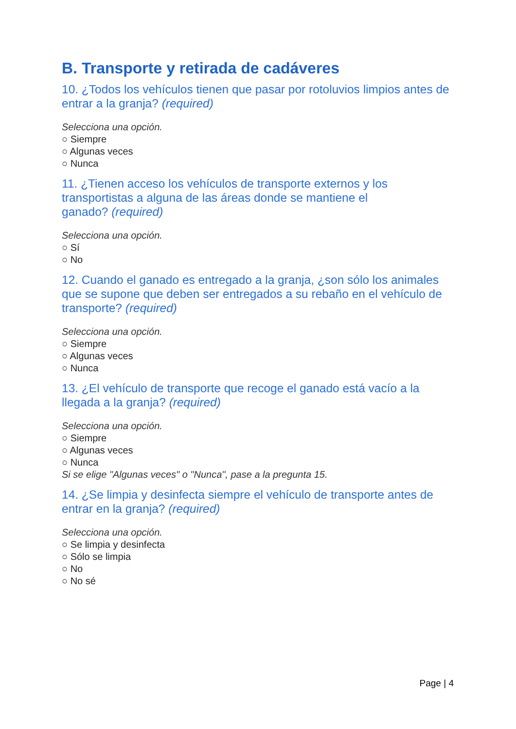B. Transporte y retirada de cadáveres
10. ¿Todos los vehículos tienen que pasar por rotoluvios limpios antes de entrar a la granja? (required)
Selecciona una opción.
○ Siempre
○ Algunas veces
○ Nunca
11. ¿Tienen acceso los vehículos de transporte externos y los transportistas a alguna de las áreas donde se mantiene el
ganado? (required)
Selecciona una opción.
○ Sí
○ No
12. Cuando el ganado es entregado a la granja, ¿son sólo los animales que se supone que deben ser entregados a su rebaño en el vehículo de transporte? (required)
Selecciona una opción.
○ Siempre
○ Algunas veces
○ Nunca
13. ¿El vehículo de transporte que recoge el ganado está vacío a la llegada a la granja? (required)
Selecciona una opción.
○ Siempre
○ Algunas veces
○ Nunca
Si se elige "Algunas veces" o "Nunca", pase a la pregunta 15.
14. ¿Se limpia y desinfecta siempre el vehículo de transporte antes de entrar en la granja? (required)
Selecciona una opción.
○ Se limpia y desinfecta
○ Sólo se limpia
○ No
○ No sé
Page | 4